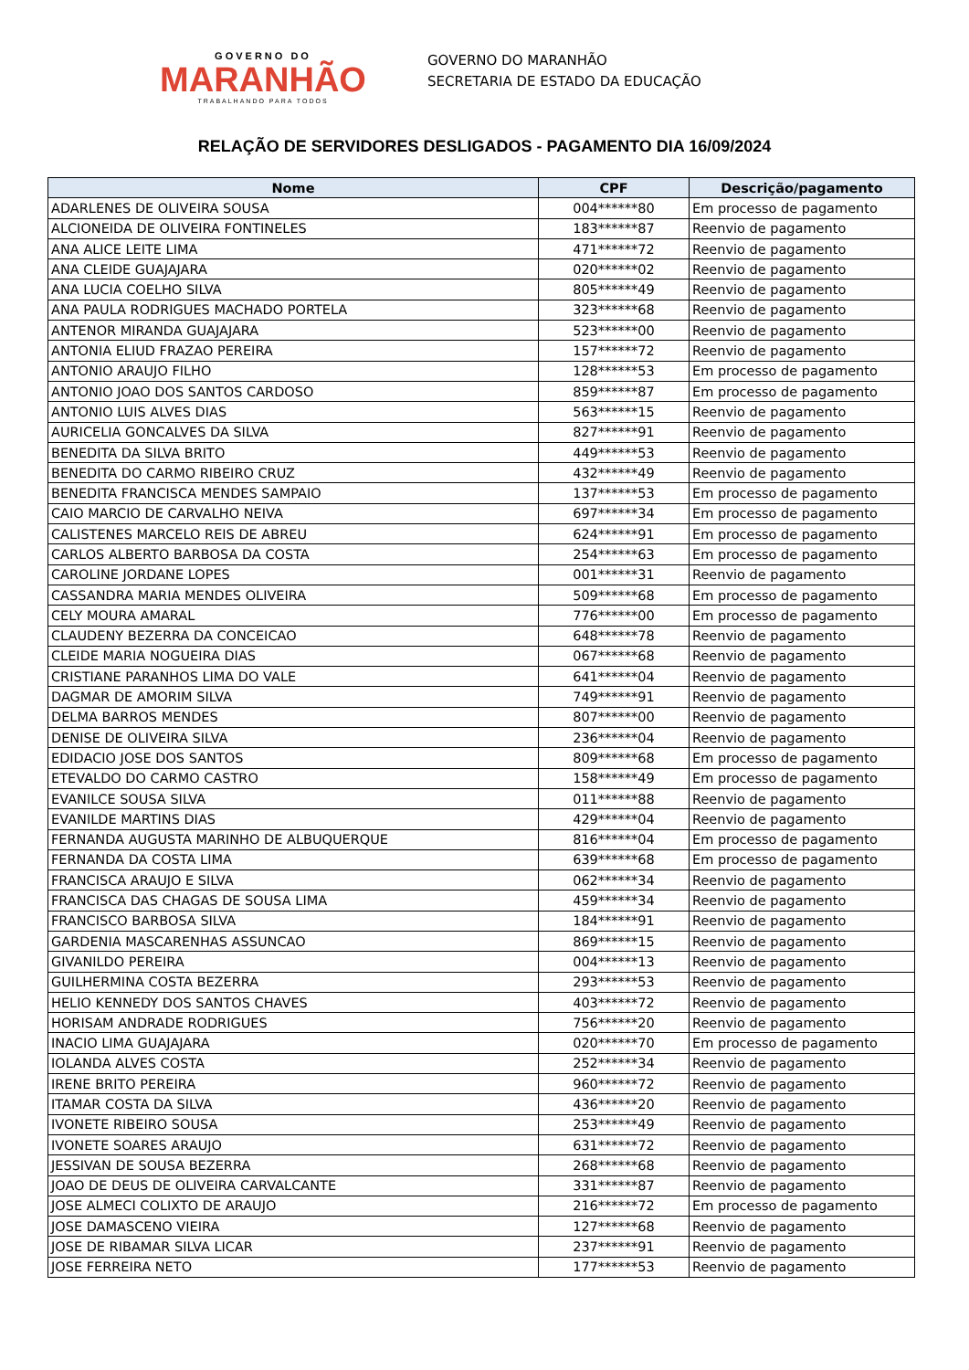GOVERNO DO
MARANHÃO
TRABALHANDO PARA TODOS
GOVERNO DO MARANHÃO
SECRETARIA DE ESTADO DA EDUCAÇÃO
RELAÇÃO DE SERVIDORES DESLIGADOS - PAGAMENTO DIA 16/09/2024
| Nome | CPF | Descrição/pagamento |
| --- | --- | --- |
| ADARLENES DE OLIVEIRA SOUSA | 004******80 | Em processo de pagamento |
| ALCIONEIDA DE OLIVEIRA FONTINELES | 183******87 | Reenvio de pagamento |
| ANA ALICE LEITE LIMA | 471******72 | Reenvio de pagamento |
| ANA CLEIDE GUAJAJARA | 020******02 | Reenvio de pagamento |
| ANA LUCIA COELHO SILVA | 805******49 | Reenvio de pagamento |
| ANA PAULA RODRIGUES MACHADO PORTELA | 323******68 | Reenvio de pagamento |
| ANTENOR MIRANDA GUAJAJARA | 523******00 | Reenvio de pagamento |
| ANTONIA ELIUD FRAZAO PEREIRA | 157******72 | Reenvio de pagamento |
| ANTONIO ARAUJO FILHO | 128******53 | Em processo de pagamento |
| ANTONIO JOAO DOS SANTOS CARDOSO | 859******87 | Em processo de pagamento |
| ANTONIO LUIS ALVES DIAS | 563******15 | Reenvio de pagamento |
| AURICELIA GONCALVES DA SILVA | 827******91 | Reenvio de pagamento |
| BENEDITA DA SILVA BRITO | 449******53 | Reenvio de pagamento |
| BENEDITA DO CARMO RIBEIRO CRUZ | 432******49 | Reenvio de pagamento |
| BENEDITA FRANCISCA MENDES SAMPAIO | 137******53 | Em processo de pagamento |
| CAIO MARCIO DE CARVALHO NEIVA | 697******34 | Em processo de pagamento |
| CALISTENES MARCELO REIS DE ABREU | 624******91 | Em processo de pagamento |
| CARLOS ALBERTO BARBOSA DA COSTA | 254******63 | Em processo de pagamento |
| CAROLINE JORDANE LOPES | 001******31 | Reenvio de pagamento |
| CASSANDRA MARIA MENDES OLIVEIRA | 509******68 | Em processo de pagamento |
| CELY MOURA AMARAL | 776******00 | Em processo de pagamento |
| CLAUDENY BEZERRA DA CONCEICAO | 648******78 | Reenvio de pagamento |
| CLEIDE MARIA NOGUEIRA DIAS | 067******68 | Reenvio de pagamento |
| CRISTIANE PARANHOS LIMA DO VALE | 641******04 | Reenvio de pagamento |
| DAGMAR DE AMORIM SILVA | 749******91 | Reenvio de pagamento |
| DELMA BARROS MENDES | 807******00 | Reenvio de pagamento |
| DENISE DE OLIVEIRA SILVA | 236******04 | Reenvio de pagamento |
| EDIDACIO JOSE DOS SANTOS | 809******68 | Em processo de pagamento |
| ETEVALDO DO CARMO CASTRO | 158******49 | Em processo de pagamento |
| EVANILCE SOUSA SILVA | 011******88 | Reenvio de pagamento |
| EVANILDE MARTINS DIAS | 429******04 | Reenvio de pagamento |
| FERNANDA AUGUSTA MARINHO DE ALBUQUERQUE | 816******04 | Em processo de pagamento |
| FERNANDA DA COSTA LIMA | 639******68 | Em processo de pagamento |
| FRANCISCA ARAUJO E SILVA | 062******34 | Reenvio de pagamento |
| FRANCISCA DAS CHAGAS DE SOUSA LIMA | 459******34 | Reenvio de pagamento |
| FRANCISCO BARBOSA SILVA | 184******91 | Reenvio de pagamento |
| GARDENIA MASCARENHAS ASSUNCAO | 869******15 | Reenvio de pagamento |
| GIVANILDO PEREIRA | 004******13 | Reenvio de pagamento |
| GUILHERMINA COSTA BEZERRA | 293******53 | Reenvio de pagamento |
| HELIO KENNEDY DOS SANTOS CHAVES | 403******72 | Reenvio de pagamento |
| HORISAM ANDRADE RODRIGUES | 756******20 | Reenvio de pagamento |
| INACIO LIMA GUAJAJARA | 020******70 | Em processo de pagamento |
| IOLANDA ALVES COSTA | 252******34 | Reenvio de pagamento |
| IRENE BRITO PEREIRA | 960******72 | Reenvio de pagamento |
| ITAMAR COSTA DA SILVA | 436******20 | Reenvio de pagamento |
| IVONETE RIBEIRO SOUSA | 253******49 | Reenvio de pagamento |
| IVONETE SOARES ARAUJO | 631******72 | Reenvio de pagamento |
| JESSIVAN DE SOUSA BEZERRA | 268******68 | Reenvio de pagamento |
| JOAO DE DEUS DE OLIVEIRA CARVALCANTE | 331******87 | Reenvio de pagamento |
| JOSE ALMECI COLIXTO DE ARAUJO | 216******72 | Em processo de pagamento |
| JOSE DAMASCENO VIEIRA | 127******68 | Reenvio de pagamento |
| JOSE DE RIBAMAR SILVA LICAR | 237******91 | Reenvio de pagamento |
| JOSE FERREIRA NETO | 177******53 | Reenvio de pagamento |